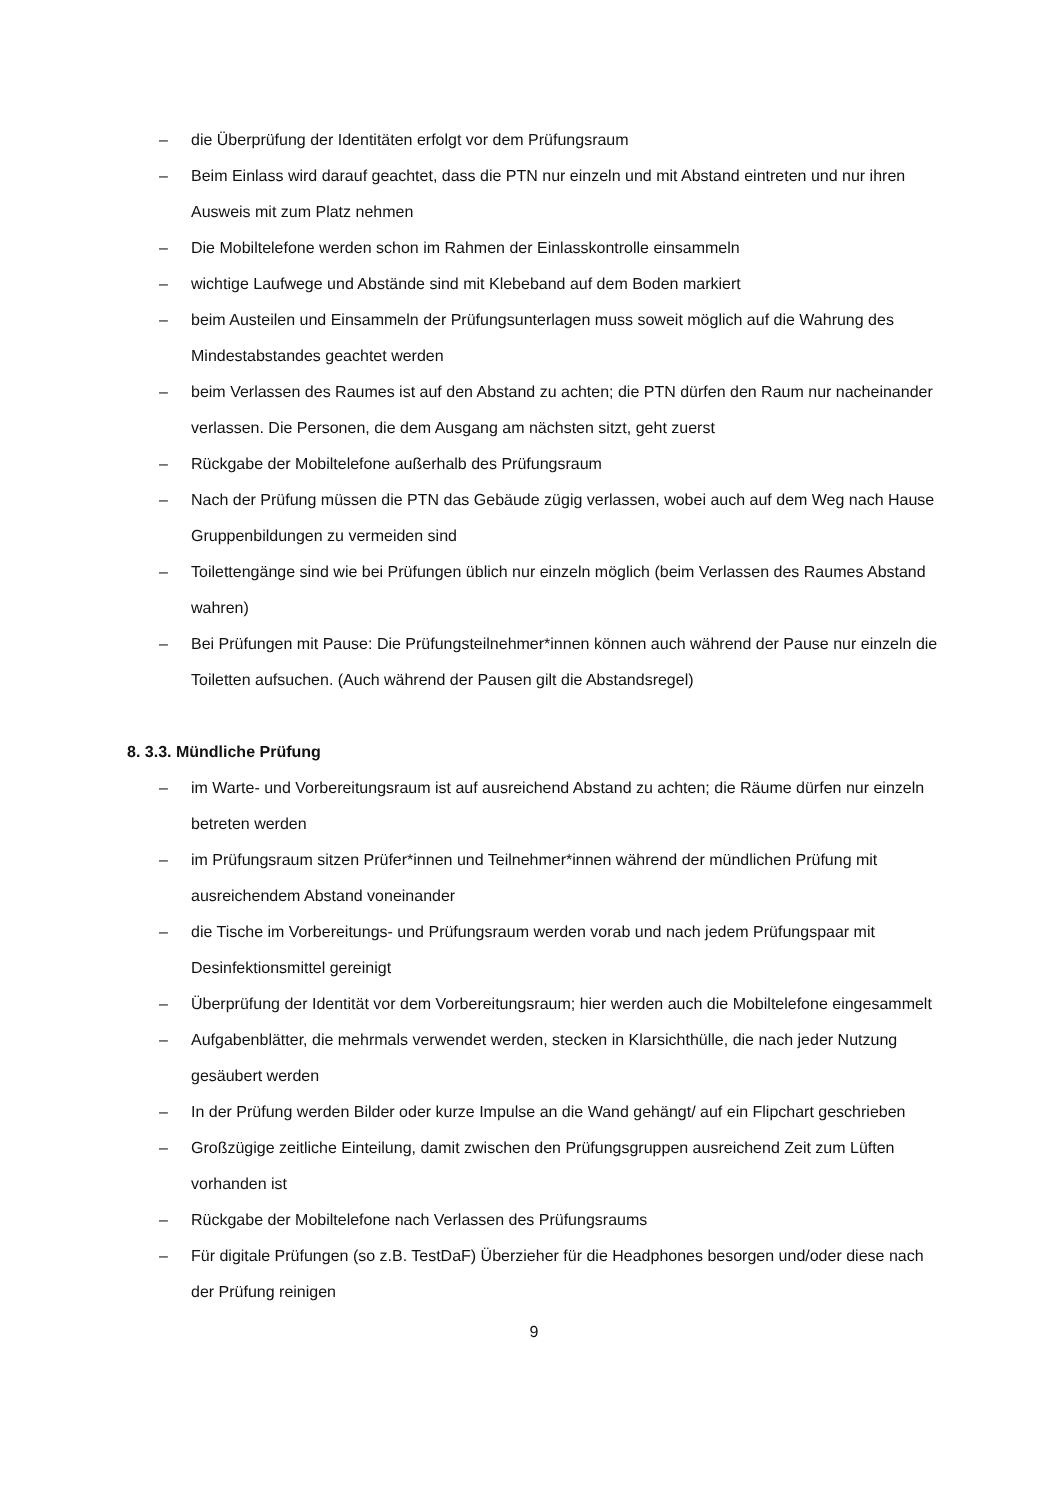– die Überprüfung der Identitäten erfolgt vor dem Prüfungsraum
– Beim Einlass wird darauf geachtet, dass die PTN nur einzeln und mit Abstand eintreten und nur ihren Ausweis mit zum Platz nehmen
– Die Mobiltelefone werden schon im Rahmen der Einlasskontrolle einsammeln
– wichtige Laufwege und Abstände sind mit Klebeband auf dem Boden markiert
– beim Austeilen und Einsammeln der Prüfungsunterlagen muss soweit möglich auf die Wahrung des Mindestabstandes geachtet werden
– beim Verlassen des Raumes ist auf den Abstand zu achten; die PTN dürfen den Raum nur nacheinander verlassen. Die Personen, die dem Ausgang am nächsten sitzt, geht zuerst
– Rückgabe der Mobiltelefone außerhalb des Prüfungsraum
– Nach der Prüfung müssen die PTN das Gebäude zügig verlassen, wobei auch auf dem Weg nach Hause Gruppenbildungen zu vermeiden sind
– Toilettengänge sind wie bei Prüfungen üblich nur einzeln möglich (beim Verlassen des Raumes Abstand wahren)
– Bei Prüfungen mit Pause: Die Prüfungsteilnehmer*innen können auch während der Pause nur einzeln die Toiletten aufsuchen. (Auch während der Pausen gilt die Abstandsregel)
8. 3.3. Mündliche Prüfung
– im Warte- und Vorbereitungsraum ist auf ausreichend Abstand zu achten; die Räume dürfen nur einzeln betreten werden
– im Prüfungsraum sitzen Prüfer*innen und Teilnehmer*innen während der mündlichen Prüfung mit ausreichendem Abstand voneinander
– die Tische im Vorbereitungs- und Prüfungsraum werden vorab und nach jedem Prüfungspaar mit Desinfektionsmittel gereinigt
– Überprüfung der Identität vor dem Vorbereitungsraum; hier werden auch die Mobiltelefone eingesammelt
– Aufgabenblätter, die mehrmals verwendet werden, stecken in Klarsichthülle, die nach jeder Nutzung gesäubert werden
– In der Prüfung werden Bilder oder kurze Impulse an die Wand gehängt/ auf ein Flipchart geschrieben
– Großzügige zeitliche Einteilung, damit zwischen den Prüfungsgruppen ausreichend Zeit zum Lüften vorhanden ist
– Rückgabe der Mobiltelefone nach Verlassen des Prüfungsraums
– Für digitale Prüfungen (so z.B. TestDaF) Überzieher für die Headphones besorgen und/oder diese nach der Prüfung reinigen
9